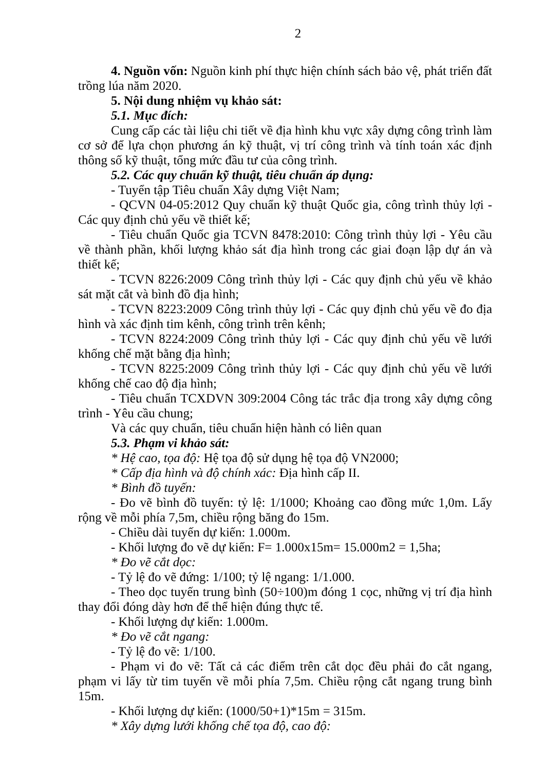2
4. Nguồn vốn: Nguồn kinh phí thực hiện chính sách bảo vệ, phát triển đất trồng lúa năm 2020.
5. Nội dung nhiệm vụ khảo sát:
5.1. Mục đích:
Cung cấp các tài liệu chi tiết về địa hình khu vực xây dựng công trình làm cơ sở để lựa chọn phương án kỹ thuật, vị trí công trình và tính toán xác định thông số kỹ thuật, tổng mức đầu tư của công trình.
5.2. Các quy chuẩn kỹ thuật, tiêu chuẩn áp dụng:
- Tuyển tập Tiêu chuẩn Xây dựng Việt Nam;
- QCVN 04-05:2012 Quy chuẩn kỹ thuật Quốc gia, công trình thủy lợi - Các quy định chủ yếu về thiết kế;
- Tiêu chuẩn Quốc gia TCVN 8478:2010: Công trình thủy lợi - Yêu cầu về thành phần, khối lượng khảo sát địa hình trong các giai đoạn lập dự án và thiết kế;
- TCVN 8226:2009 Công trình thủy lợi - Các quy định chủ yếu về khảo sát mặt cắt và bình đồ địa hình;
- TCVN 8223:2009 Công trình thủy lợi - Các quy định chủ yếu về đo địa hình và xác định tim kênh, công trình trên kênh;
- TCVN 8224:2009 Công trình thủy lợi - Các quy định chủ yếu về lưới khống chế mặt bằng địa hình;
- TCVN 8225:2009 Công trình thủy lợi - Các quy định chủ yếu về lưới khống chế cao độ địa hình;
- Tiêu chuẩn TCXDVN 309:2004 Công tác trắc địa trong xây dựng công trình - Yêu cầu chung;
Và các quy chuẩn, tiêu chuẩn hiện hành có liên quan
5.3. Phạm vi khảo sát:
* Hệ cao, tọa độ: Hệ tọa độ sử dụng hệ tọa độ VN2000;
* Cấp địa hình và độ chính xác: Địa hình cấp II.
* Bình đồ tuyến:
- Đo vẽ bình đồ tuyến: tỷ lệ: 1/1000; Khoảng cao đồng mức 1,0m. Lấy rộng về mỗi phía 7,5m, chiều rộng băng đo 15m.
- Chiều dài tuyến dự kiến: 1.000m.
- Khối lượng đo vẽ dự kiến: F= 1.000x15m= 15.000m2 = 1,5ha;
* Đo vẽ cắt dọc:
- Tỷ lệ đo vẽ đứng: 1/100; tỷ lệ ngang: 1/1.000.
- Theo dọc tuyến trung bình (50÷100)m đóng 1 cọc, những vị trí địa hình thay đổi đóng dày hơn để thể hiện đúng thực tế.
- Khối lượng dự kiến: 1.000m.
* Đo vẽ cắt ngang:
- Tỷ lệ đo vẽ: 1/100.
- Phạm vi đo vẽ: Tất cả các điểm trên cắt dọc đều phải đo cắt ngang, phạm vi lấy từ tim tuyến về mỗi phía 7,5m. Chiều rộng cắt ngang trung bình 15m.
- Khối lượng dự kiến: (1000/50+1)*15m = 315m.
* Xây dựng lưới khống chế tọa độ, cao độ: